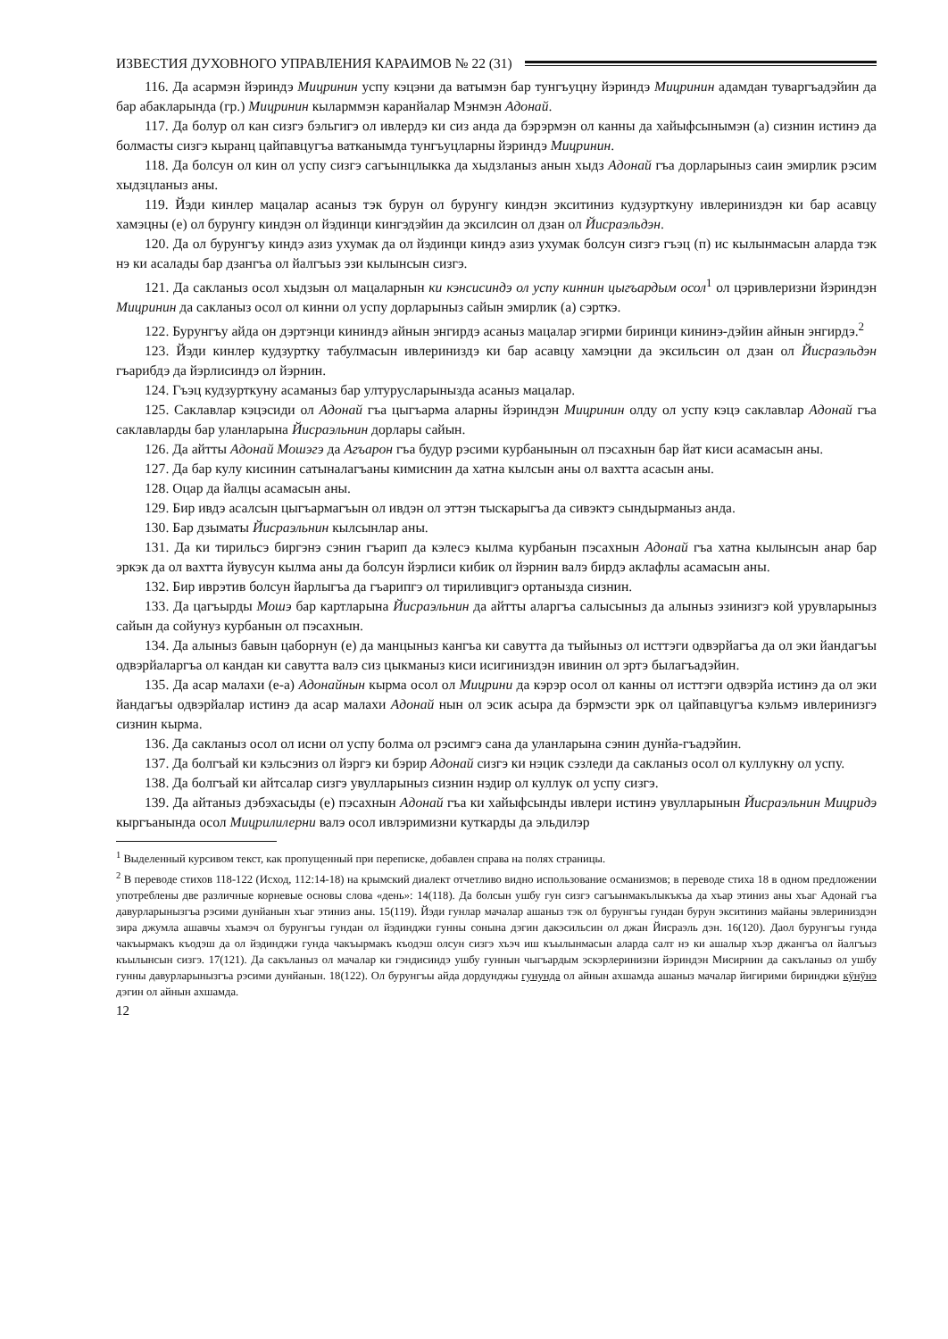ИЗВЕСТИЯ ДУХОВНОГО УПРАВЛЕНИЯ КАРАИМОВ № 22 (31)
116. Да асармэн йэриндэ Мицринин успу кэцэни да ватымэн бар тунгъуцну йэриндэ Мицринин адамдан туваргъадэйин да бар абакларында (гр.) Мицринин кыларммэн каранйалар Мэнмэн Адонай.
117. Да болур ол кан сизгэ бэльгигэ ол ивлердэ ки сиз анда да бэрэрмэн ол канны да хайыфсынымэн (а) сизнин истинэ да болмасты сизгэ кыранц цайпавцугъа ватканымда тунгъуцларны йэриндэ Мицринин.
118. Да болсун ол кин ол успу сизгэ сагъынцлыкка да хыдзланыз анын хыдз Адонай гъа дорларыныз саин эмирлик рэсим хыдзцланыз аны.
119. Йэди кинлер мацалар асаныз тэк бурун ол бурунгу киндэн экситиниз кудзурткуну ивлериниздэн ки бар асавцу хамэцны (е) ол бурунгу киндэн ол йэдинци кингэдэйин да эксилсин ол дзан ол Йисраэльдэн.
120. Да ол бурунгъу киндэ азиз ухумак да ол йэдинци киндэ азиз ухумак болсун сизгэ гъэц (п) ис кылынмасын аларда тэк нэ ки асалады бар дзангъа ол йалгъыз эзи кылынсын сизгэ.
121. Да сакланыз осол хыдзын ол мацаларнын ки кэнсисиндэ ол успу киннин цыгъардым осол<sup>1</sup> ол цэривлеризни йэриндэн Мицринин да сакланыз осол ол кинни ол успу дорларыныз сайын эмирлик (а) сэрткэ.
122. Бурунгъу айда он дэртэнци кининдэ айнын энгирдэ асаныз мацалар эгирми биринци кининэ-дэйин айнын энгирдэ.<sup>2</sup>
123. Йэди кинлер кудзуртку табулмасын ивлериниздэ ки бар асавцу хамэцни да эксильсин ол дзан ол Йисраэльдэн гъарибдэ да йэрлисиндэ ол йэрнин.
124. Гъэц кудзурткуну асаманыз бар ултурусларыныз­да асаныз мацалар.
125. Саклавлар кэцэсиди ол Адонай гъа цыгъарма аларны йэриндэн Мицринин олду ол успу кэцэ саклавлар Адонай гъа саклавларды бар уланларына Йисраэльнин дорлары сайын.
126. Да айтты Адонай Мошэгэ да Агъарон гъа будур рэсими курбанынын ол пэсахнын бар йат киси асамасын аны.
127. Да бар кулу кисинин сатыналагъаны кимиснин да хатна кылсын аны ол вахтта асасын аны.
128. Оцар да йалцы асамасын аны.
129. Бир ивдэ асалсын цыгъармагъын ол ивдэн ол эттэн тыскарыгъа да сивэктэ сындырманыз анда.
130. Бар дзыматы Йисраэльнин кылсынлар аны.
131. Да ки тирильсэ биргэнэ сэнин гъарип да кэлесэ кылма курбанын пэсахнын Адонай гъа хатна кылынсын анар бар эркэк да ол вахтта йувусун кылма аны да болсун йэрлиси кибик ол йэрнин валэ бирдэ аклафлы асамасын аны.
132. Бир иврэтив болсун йарлыгъа да гъарипгэ ол тириливцигэ ортаныз­да сизнин.
133. Да цагъырды Мошэ бар картларына Йисраэльнин да айтты аларгъа салысыныз да алыныз эзинизгэ кой урувларыныз сайын да сойунуз курбанын ол пэсахнын.
134. Да алыныз бавын цаборнун (е) да манцыныз кангъа ки савутта да тыйыныз ол исттэги одвэрйагъа да ол эки йандагъы одвэрйаларгъа ол кандан ки савутта валэ сиз цыкманыз киси исигиниздэн ивинин ол эртэ былагъадэйин.
135. Да асар малахи (е-а) Адонайнын кырма осол ол Мицрини да кэрэр осол ол канны ол исттэги одвэрйа истинэ да ол эки йандагъы одвэрйалар истинэ да асар малахи Адонай нын ол эсик асыра да бэрмэсти эрк ол цайпавцугъа кэльмэ ивлеринизгэ сизнин кырма.
136. Да сакланыз осол ол исни ол успу болма ол рэсимгэ сана да уланларына сэнин дунйа-гъадэйин.
137. Да болгъай ки кэльсэниз ол йэргэ ки бэрир Адонай сизгэ ки нэцик сэзледи да сакланыз осол ол куллукну ол успу.
138. Да болгъай ки айтсалар сизгэ увулларыныз сизнин нэдир ол куллук ол успу сизгэ.
139. Да айтаныз дэбэхасыды (е) пэсахнын Адонай гъа ки хайыфсынды ивлери истинэ увулларынын Йисраэльнин Мицридэ кыргъанында осол Мицрилилерни валэ осол ивлэримизни куткарды да эльдилэр
<sup>1</sup> Выделенный курсивом текст, как пропущенный при переписке, добавлен справа на полях страницы.
<sup>2</sup> В переводе стихов 118-122 (Исход, 112:14-18) на крымский диалект отчетливо видно использование османизмов; в переводе стиха 18 в одном предложении употреблены две различные корневые основы слова «день»: 14(118). Да болсын ушбу гун сизгэ сагъынмакълыкъкъа да хъар этиниз аны хъаг Адонай гъа давурларынызгъа рэсими дунйанын хъаг этиниз аны. 15(119). Йэди гунлар мачалар ашаныз тэк ол бурунгъы гундан бурун экситиниз майаны эвлериниздэн зира джумла ашавчы хъамэч ол бурунгъы гундан ол йэдинджи гунны сонына дэгин дакэсильсин ол джан Йисраэль дэн. 16(120). Даол бурунгъы гунда чакъырмакъ къодэш да ол йэдинджи гунда чакъырмакъ къодэш олсун сизгэ хъэч иш къылынмасын аларда салт нэ ки ашалыр хъэр джангъа ол йалгъыз къылынсын сизгэ. 17(121). Да сакъланыз ол мачалар ки гэндисиндэ ушбу гуннын чыгъардым эскэрлеринизни йэриндэн Мисирнин да сакъланыз ол ушбу гунны давурларынызгъа рэсими дунйанын. 18(122). Ол бурунгъы айда дордунджы гунунда ол айнын ахшамда ашаныз мачалар йигирими биринджи кӱнӱнэ дэгин ол айнын ахшамда.
12